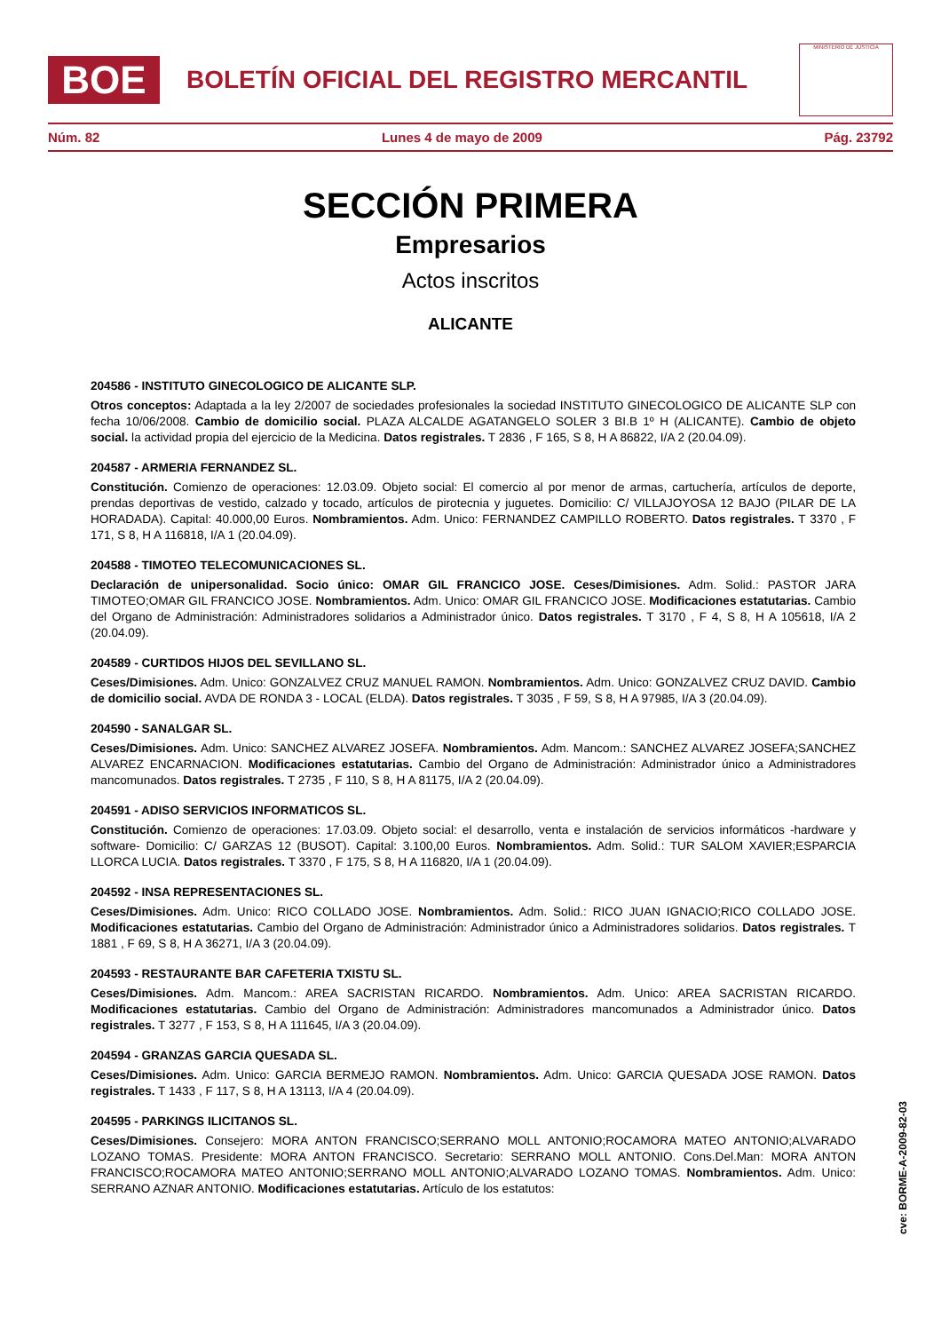BOE
BOLETÍN OFICIAL DEL REGISTRO MERCANTIL
MINISTERIO DE JUSTICIA
Núm. 82 Lunes 4 de mayo de 2009 Pág. 23792
SECCIÓN PRIMERA
Empresarios
Actos inscritos
ALICANTE
204586 - INSTITUTO GINECOLOGICO DE ALICANTE SLP.
Otros conceptos: Adaptada a la ley 2/2007 de sociedades profesionales la sociedad INSTITUTO GINECOLOGICO DE ALICANTE SLP con fecha 10/06/2008. Cambio de domicilio social. PLAZA ALCALDE AGATANGELO SOLER 3 BI.B 1º H (ALICANTE). Cambio de objeto social. la actividad propia del ejercicio de la Medicina. Datos registrales. T 2836 , F 165, S 8, H A 86822, I/A 2 (20.04.09).
204587 - ARMERIA FERNANDEZ SL.
Constitución. Comienzo de operaciones: 12.03.09. Objeto social: El comercio al por menor de armas, cartuchería, artículos de deporte, prendas deportivas de vestido, calzado y tocado, artículos de pirotecnia y juguetes. Domicilio: C/ VILLAJOYOSA 12 BAJO (PILAR DE LA HORADADA). Capital: 40.000,00 Euros. Nombramientos. Adm. Unico: FERNANDEZ CAMPILLO ROBERTO. Datos registrales. T 3370 , F 171, S 8, H A 116818, I/A 1 (20.04.09).
204588 - TIMOTEO TELECOMUNICACIONES SL.
Declaración de unipersonalidad. Socio único: OMAR GIL FRANCICO JOSE. Ceses/Dimisiones. Adm. Solid.: PASTOR JARA TIMOTEO;OMAR GIL FRANCICO JOSE. Nombramientos. Adm. Unico: OMAR GIL FRANCICO JOSE. Modificaciones estatutarias. Cambio del Organo de Administración: Administradores solidarios a Administrador único. Datos registrales. T 3170 , F 4, S 8, H A 105618, I/A 2 (20.04.09).
204589 - CURTIDOS HIJOS DEL SEVILLANO SL.
Ceses/Dimisiones. Adm. Unico: GONZALVEZ CRUZ MANUEL RAMON. Nombramientos. Adm. Unico: GONZALVEZ CRUZ DAVID. Cambio de domicilio social. AVDA DE RONDA 3 - LOCAL (ELDA). Datos registrales. T 3035 , F 59, S 8, H A 97985, I/A 3 (20.04.09).
204590 - SANALGAR SL.
Ceses/Dimisiones. Adm. Unico: SANCHEZ ALVAREZ JOSEFA. Nombramientos. Adm. Mancom.: SANCHEZ ALVAREZ JOSEFA;SANCHEZ ALVAREZ ENCARNACION. Modificaciones estatutarias. Cambio del Organo de Administración: Administrador único a Administradores mancomunados. Datos registrales. T 2735 , F 110, S 8, H A 81175, I/A 2 (20.04.09).
204591 - ADISO SERVICIOS INFORMATICOS SL.
Constitución. Comienzo de operaciones: 17.03.09. Objeto social: el desarrollo, venta e instalación de servicios informáticos -hardware y software- Domicilio: C/ GARZAS 12 (BUSOT). Capital: 3.100,00 Euros. Nombramientos. Adm. Solid.: TUR SALOM XAVIER;ESPARCIA LLORCA LUCIA. Datos registrales. T 3370 , F 175, S 8, H A 116820, I/A 1 (20.04.09).
204592 - INSA REPRESENTACIONES SL.
Ceses/Dimisiones. Adm. Unico: RICO COLLADO JOSE. Nombramientos. Adm. Solid.: RICO JUAN IGNACIO;RICO COLLADO JOSE. Modificaciones estatutarias. Cambio del Organo de Administración: Administrador único a Administradores solidarios. Datos registrales. T 1881 , F 69, S 8, H A 36271, I/A 3 (20.04.09).
204593 - RESTAURANTE BAR CAFETERIA TXISTU SL.
Ceses/Dimisiones. Adm. Mancom.: AREA SACRISTAN RICARDO. Nombramientos. Adm. Unico: AREA SACRISTAN RICARDO. Modificaciones estatutarias. Cambio del Organo de Administración: Administradores mancomunados a Administrador único. Datos registrales. T 3277 , F 153, S 8, H A 111645, I/A 3 (20.04.09).
204594 - GRANZAS GARCIA QUESADA SL.
Ceses/Dimisiones. Adm. Unico: GARCIA BERMEJO RAMON. Nombramientos. Adm. Unico: GARCIA QUESADA JOSE RAMON. Datos registrales. T 1433 , F 117, S 8, H A 13113, I/A 4 (20.04.09).
204595 - PARKINGS ILICITANOS SL.
Ceses/Dimisiones. Consejero: MORA ANTON FRANCISCO;SERRANO MOLL ANTONIO;ROCAMORA MATEO ANTONIO;ALVARADO LOZANO TOMAS. Presidente: MORA ANTON FRANCISCO. Secretario: SERRANO MOLL ANTONIO. Cons.Del.Man: MORA ANTON FRANCISCO;ROCAMORA MATEO ANTONIO;SERRANO MOLL ANTONIO;ALVARADO LOZANO TOMAS. Nombramientos. Adm. Unico: SERRANO AZNAR ANTONIO. Modificaciones estatutarias. Artículo de los estatutos:
cve: BORME-A-2009-82-03